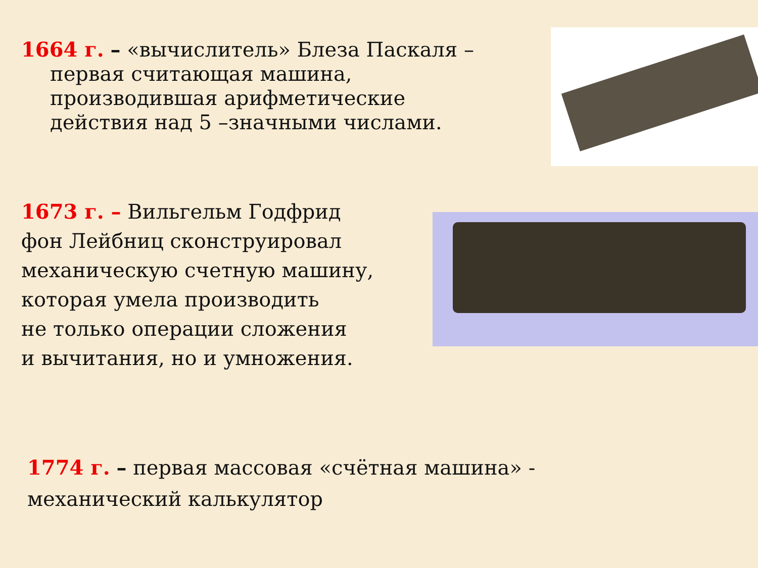1664 г. – «вычислитель» Блеза Паскаля –
первая считающая машина,
производившая арифметические
действия над 5 –значными числами.
1673 г. – Вильгельм Годфрид
фон Лейбниц сконструировал
механическую счетную машину,
которая умела производить
не только операции сложения
и вычитания, но и умножения.
1774 г. – первая массовая «счётная машина» -
механический калькулятор